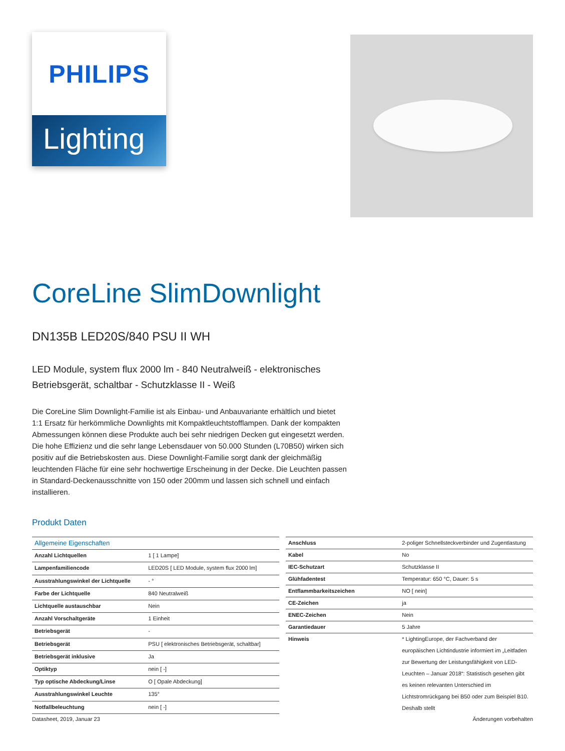PHILIPS
Lighting
CoreLine SlimDownlight
DN135B LED20S/840 PSU II WH
LED Module, system flux 2000 lm - 840 Neutralweiß - elektronisches Betriebsgerät, schaltbar - Schutzklasse II - Weiß
Die CoreLine Slim Downlight-Familie ist als Einbau- und Anbauvariante erhältlich und bietet 1:1 Ersatz für herkömmliche Downlights mit Kompaktleuchtstofflampen. Dank der kompakten Abmessungen können diese Produkte auch bei sehr niedrigen Decken gut eingesetzt werden. Die hohe Effizienz und die sehr lange Lebensdauer von 50.000 Stunden (L70B50) wirken sich positiv auf die Betriebskosten aus. Diese Downlight-Familie sorgt dank der gleichmäßig leuchtenden Fläche für eine sehr hochwertige Erscheinung in der Decke. Die Leuchten passen in Standard-Deckenausschnitte von 150 oder 200mm und lassen sich schnell und einfach installieren.
Produkt Daten
| Allgemeine Eigenschaften | |
| --- | --- |
| Anzahl Lichtquellen | 1 [ 1 Lampe] |
| Lampenfamiliencode | LED20S [ LED Module, system flux 2000 lm] |
| Ausstrahlungswinkel der Lichtquelle | - ° |
| Farbe der Lichtquelle | 840 Neutralweiß |
| Lichtquelle austauschbar | Nein |
| Anzahl Vorschaltgeräte | 1 Einheit |
| Betriebsgerät | - |
| Betriebsgerät | PSU [ elektronisches Betriebsgerät, schaltbar] |
| Betriebsgerät inklusive | Ja |
| Optiktyp | nein [ -] |
| Typ optische Abdeckung/Linse | O [ Opale Abdeckung] |
| Ausstrahlungswinkel Leuchte | 135° |
| Notfallbeleuchtung | nein [ -] |
| Anschluss | 2-poliger Schnellsteckverbinder und Zugentlastung |
| Kabel | No |
| IEC-Schutzart | Schutzklasse II |
| Glühfadentest | Temperatur: 650 °C, Dauer: 5 s |
| Entflammbarkeitszeichen | NO [ nein] |
| CE-Zeichen | ja |
| ENEC-Zeichen | Nein |
| Garantiedauer | 5 Jahre |
| Hinweis | * LightingEurope, der Fachverband der europäischen Lichtindustrie informiert im „Leitfaden zur Bewertung der Leistungsfähigkeit von LED-Leuchten – Januar 2018“: Statistisch gesehen gibt es keinen relevanten Unterschied im Lichtstromrückgang bei B50 oder zum Beispiel B10. Deshalb stellt |
Datasheet, 2019, Januar 23 Änderungen vorbehalten